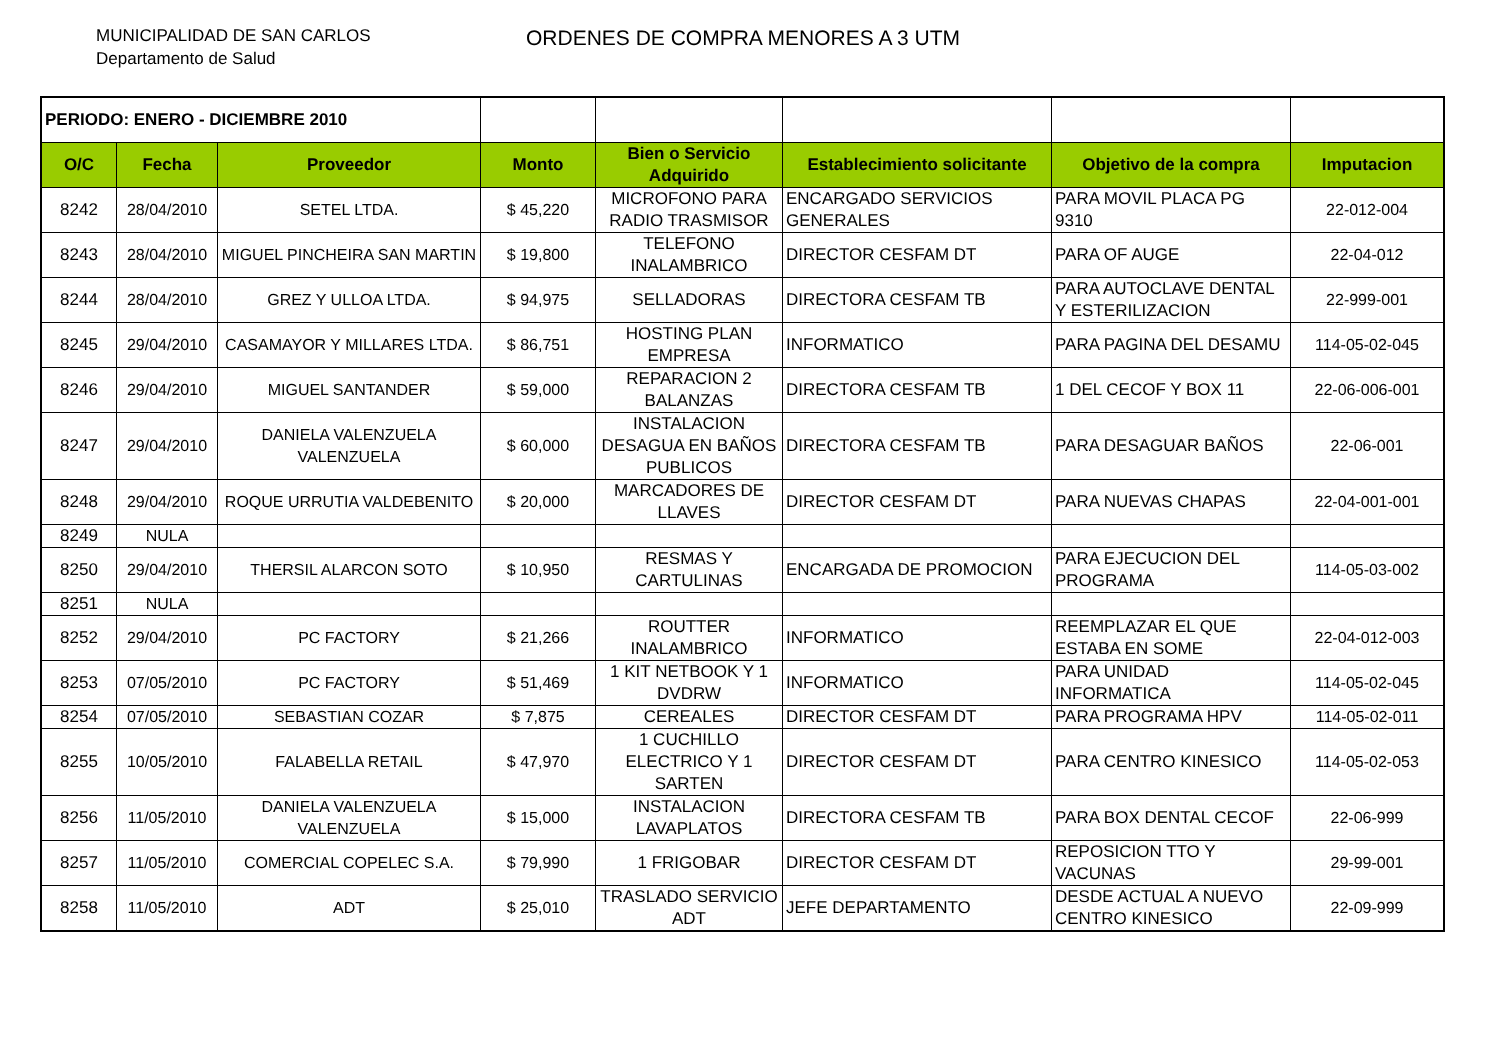MUNICIPALIDAD DE SAN CARLOS
Departamento de Salud
ORDENES DE COMPRA MENORES A 3 UTM
| PERIODO: ENERO - DICIEMBRE 2010 | | | | | | | |
| O/C | Fecha | Proveedor | Monto | Bien o Servicio Adquirido | Establecimiento solicitante | Objetivo de la compra | Imputacion |
| 8242 | 28/04/2010 | SETEL LTDA. | $ 45,220 | MICROFONO PARA RADIO TRASMISOR | ENCARGADO SERVICIOS GENERALES | PARA MOVIL PLACA PG 9310 | 22-012-004 |
| 8243 | 28/04/2010 | MIGUEL PINCHEIRA SAN MARTIN | $ 19,800 | TELEFONO INALAMBRICO | DIRECTOR CESFAM DT | PARA OF AUGE | 22-04-012 |
| 8244 | 28/04/2010 | GREZ Y ULLOA LTDA. | $ 94,975 | SELLADORAS | DIRECTORA CESFAM TB | PARA AUTOCLAVE DENTAL Y ESTERILIZACION | 22-999-001 |
| 8245 | 29/04/2010 | CASAMAYOR Y MILLARES LTDA. | $ 86,751 | HOSTING PLAN EMPRESA | INFORMATICO | PARA PAGINA DEL DESAMU | 114-05-02-045 |
| 8246 | 29/04/2010 | MIGUEL SANTANDER | $ 59,000 | REPARACION 2 BALANZAS | DIRECTORA CESFAM TB | 1 DEL CECOF Y BOX 11 | 22-06-006-001 |
| 8247 | 29/04/2010 | DANIELA VALENZUELA VALENZUELA | $ 60,000 | INSTALACION DESAGUA EN BAÑOS PUBLICOS | DIRECTORA CESFAM TB | PARA DESAGUAR BAÑOS | 22-06-001 |
| 8248 | 29/04/2010 | ROQUE URRUTIA VALDEBENITO | $ 20,000 | MARCADORES DE LLAVES | DIRECTOR CESFAM DT | PARA NUEVAS CHAPAS | 22-04-001-001 |
| 8249 | NULA | | | | | | |
| 8250 | 29/04/2010 | THERSIL ALARCON SOTO | $ 10,950 | RESMAS Y CARTULINAS | ENCARGADA DE PROMOCION | PARA EJECUCION DEL PROGRAMA | 114-05-03-002 |
| 8251 | NULA | | | | | | |
| 8252 | 29/04/2010 | PC FACTORY | $ 21,266 | ROUTTER INALAMBRICO | INFORMATICO | REEMPLAZAR EL QUE ESTABA EN SOME | 22-04-012-003 |
| 8253 | 07/05/2010 | PC FACTORY | $ 51,469 | 1 KIT NETBOOK Y 1 DVDRW | INFORMATICO | PARA UNIDAD INFORMATICA | 114-05-02-045 |
| 8254 | 07/05/2010 | SEBASTIAN COZAR | $ 7,875 | CEREALES | DIRECTOR CESFAM DT | PARA PROGRAMA HPV | 114-05-02-011 |
| 8255 | 10/05/2010 | FALABELLA RETAIL | $ 47,970 | 1 CUCHILLO ELECTRICO Y 1 SARTEN | DIRECTOR CESFAM DT | PARA CENTRO KINESICO | 114-05-02-053 |
| 8256 | 11/05/2010 | DANIELA VALENZUELA VALENZUELA | $ 15,000 | INSTALACION LAVAPLATOS | DIRECTORA CESFAM TB | PARA BOX DENTAL CECOF | 22-06-999 |
| 8257 | 11/05/2010 | COMERCIAL COPELEC S.A. | $ 79,990 | 1 FRIGOBAR | DIRECTOR CESFAM DT | REPOSICION TTO Y VACUNAS | 29-99-001 |
| 8258 | 11/05/2010 | ADT | $ 25,010 | TRASLADO SERVICIO ADT | JEFE DEPARTAMENTO | DESDE ACTUAL A NUEVO CENTRO KINESICO | 22-09-999 |